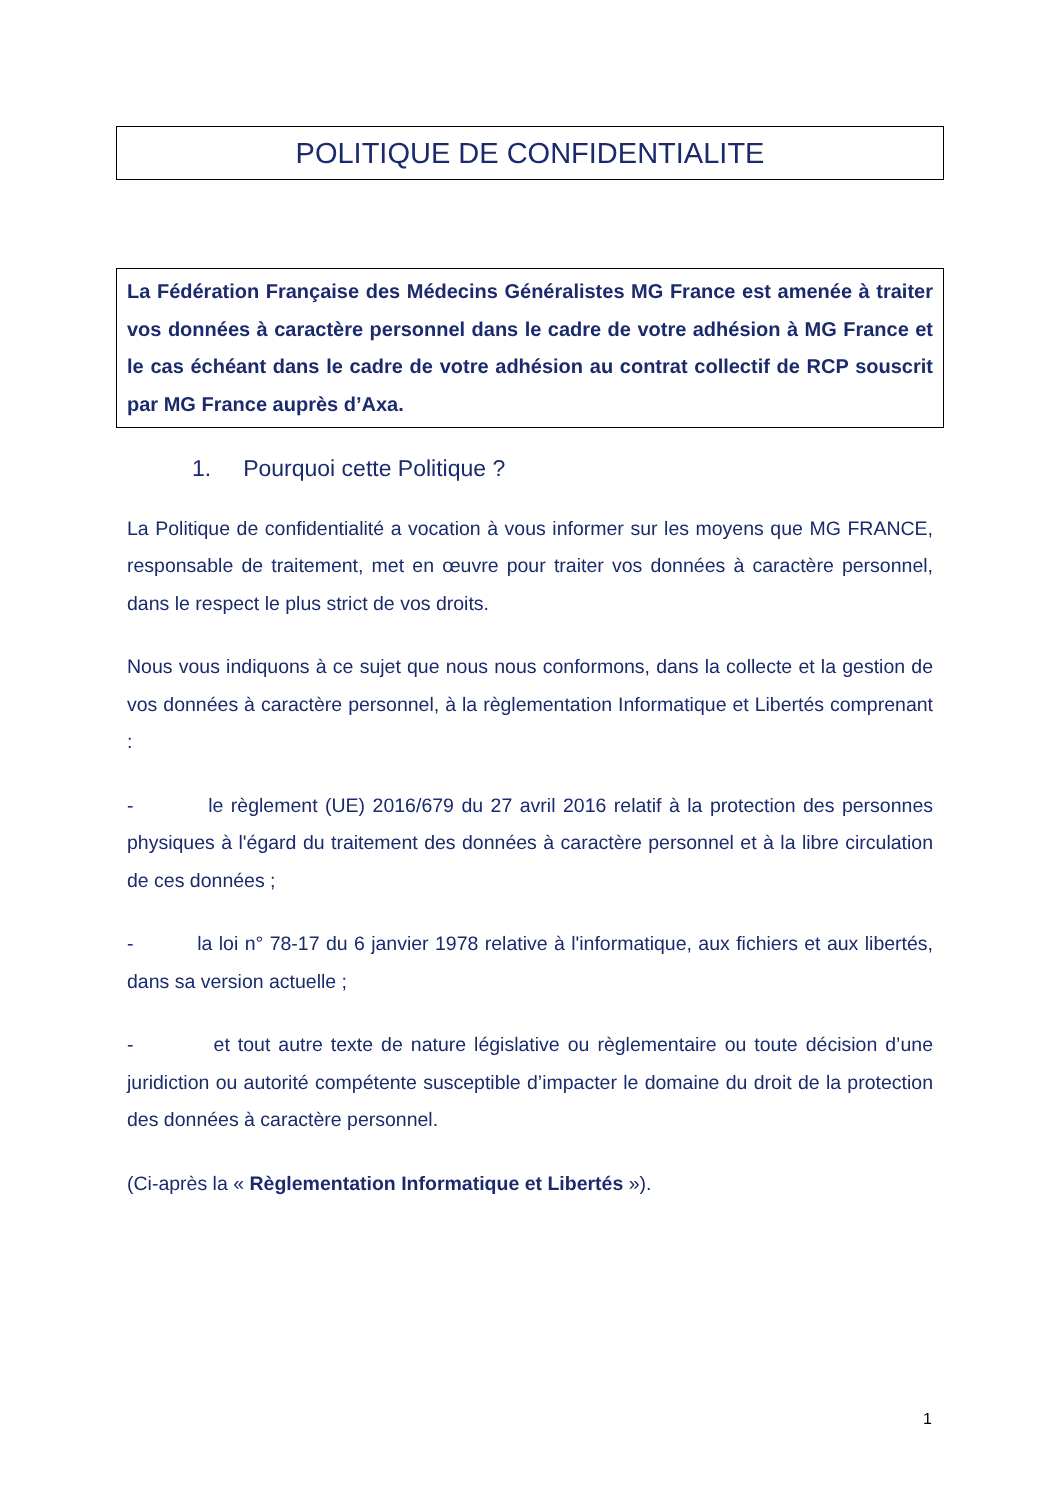POLITIQUE DE CONFIDENTIALITE
La Fédération Française des Médecins Généralistes MG France est amenée à traiter vos données à caractère personnel dans le cadre de votre adhésion à MG France et le cas échéant dans le cadre de votre adhésion au contrat collectif de RCP souscrit par MG France auprès d’Axa.
1. Pourquoi cette Politique ?
La Politique de confidentialité a vocation à vous informer sur les moyens que MG FRANCE, responsable de traitement, met en œuvre pour traiter vos données à caractère personnel, dans le respect le plus strict de vos droits.
Nous vous indiquons à ce sujet que nous nous conformons, dans la collecte et la gestion de vos données à caractère personnel, à la règlementation Informatique et Libertés comprenant :
- le règlement (UE) 2016/679 du 27 avril 2016 relatif à la protection des personnes physiques à l'égard du traitement des données à caractère personnel et à la libre circulation de ces données ;
- la loi n° 78-17 du 6 janvier 1978 relative à l'informatique, aux fichiers et aux libertés, dans sa version actuelle ;
- et tout autre texte de nature législative ou règlementaire ou toute décision d’une juridiction ou autorité compétente susceptible d’impacter le domaine du droit de la protection des données à caractère personnel.
(Ci-après la « Règlementation Informatique et Libertés »).
1